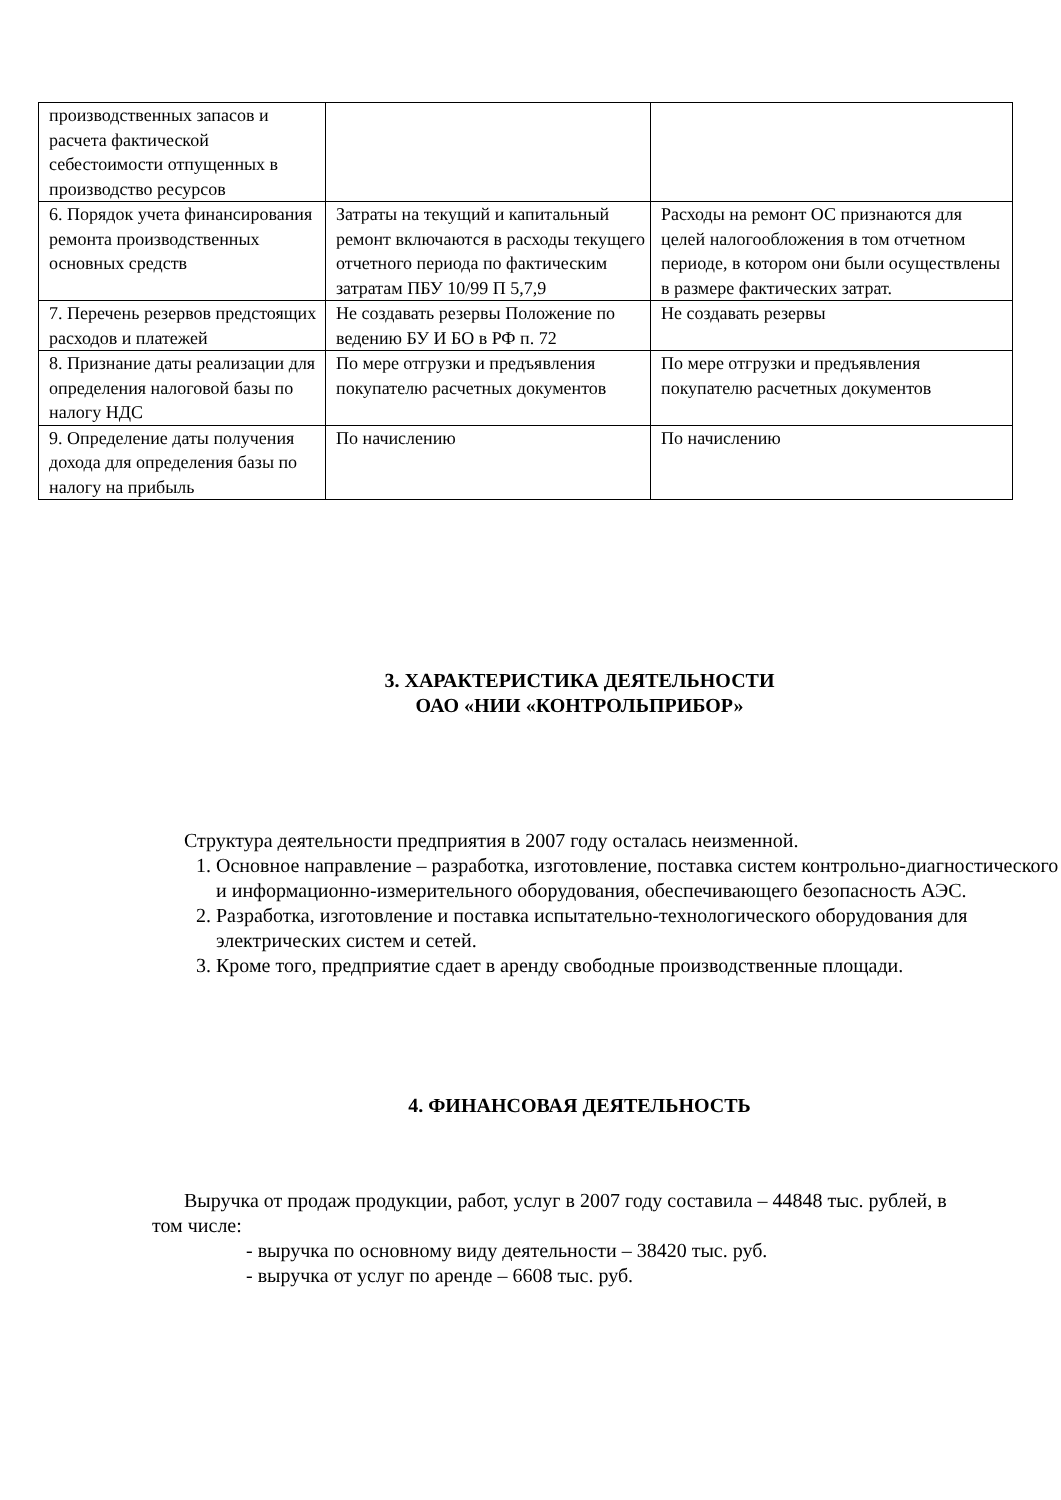| производственных запасов и расчета фактической себестоимости отпущенных в производство ресурсов | | |
| 6. Порядок учета финансирования ремонта производственных основных средств | Затраты на текущий и капитальный ремонт включаются в расходы текущего отчетного периода по фактическим затратам ПБУ 10/99 П 5,7,9 | Расходы на ремонт ОС признаются для целей налогообложения в том отчетном периоде, в котором они были осуществлены в размере фактических затрат. |
| 7. Перечень резервов предстоящих расходов и платежей | Не создавать резервы Положение по ведению БУ И БО в РФ п. 72 | Не создавать резервы |
| 8. Признание даты реализации для определения налоговой базы по налогу НДС | По мере отгрузки и предъявления покупателю расчетных документов | По мере отгрузки и предъявления покупателю расчетных документов |
| 9. Определение даты получения дохода для определения базы по налогу на прибыль | По начислению | По начислению |
3. ХАРАКТЕРИСТИКА ДЕЯТЕЛЬНОСТИ
ОАО «НИИ «КОНТРОЛЬПРИБОР»
Структура деятельности предприятия в 2007 году осталась неизменной.
1. Основное направление – разработка, изготовление, поставка систем контрольно-диагностического и информационно-измерительного оборудования, обеспечивающего безопасность АЭС.
2. Разработка, изготовление и поставка испытательно-технологического оборудования для электрических систем и сетей.
3. Кроме того, предприятие сдает в аренду свободные производственные площади.
4. ФИНАНСОВАЯ ДЕЯТЕЛЬНОСТЬ
Выручка от продаж продукции, работ, услуг в 2007 году составила – 44848 тыс. рублей, в том числе:
- выручка по основному виду деятельности – 38420 тыс. руб.
- выручка от услуг по аренде – 6608 тыс. руб.